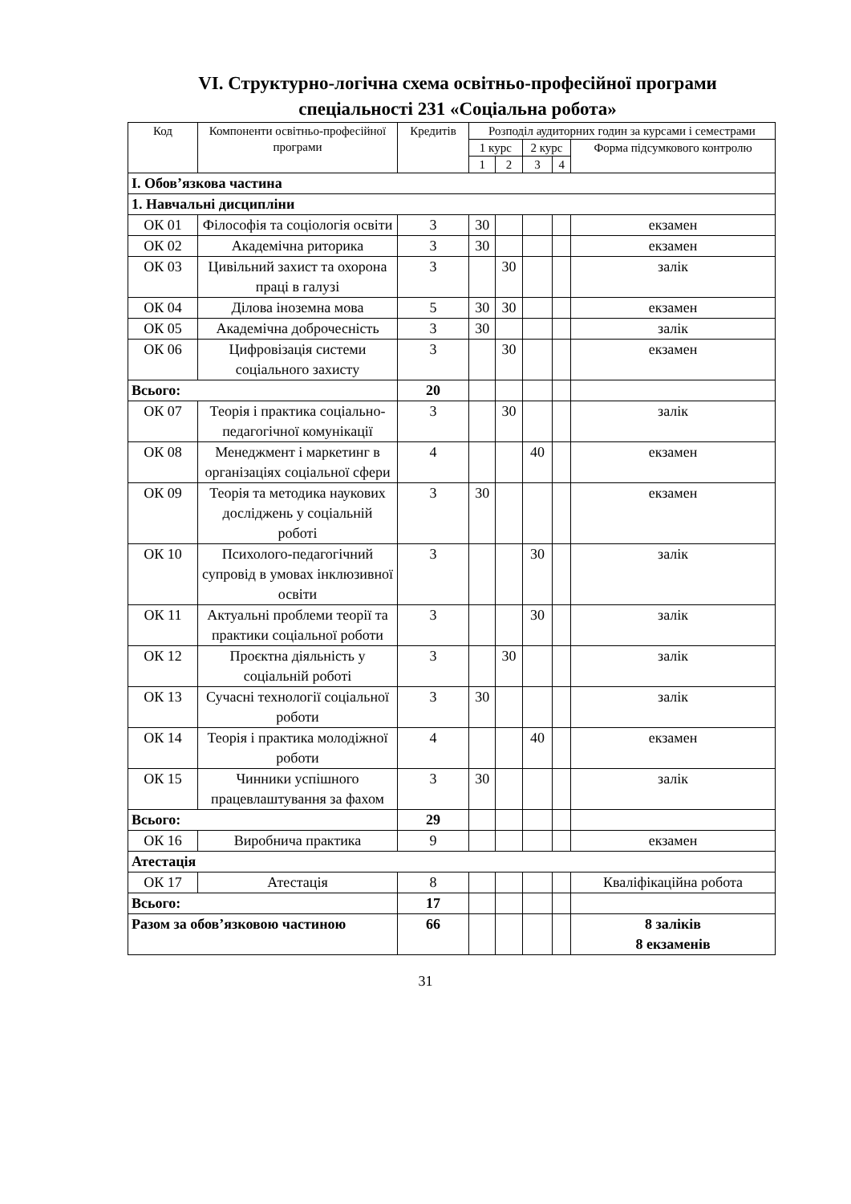VI. Структурно-логічна схема освітньо-професійної програми
спеціальності 231 «Соціальна робота»
| Код | Компоненти освітньо-професійної програми | Кредитів | Розподіл аудиторних годин за курсами і семестрами | | | | |
| --- | --- | --- | --- | --- | --- | --- | --- |
| | | | 1 курс | | 2 курс | | Форма підсумкового контролю |
| | | | 1 | 2 | 3 | 4 | |
| І. Обов’язкова частина | | | | | | | |
| 1. Навчальні дисципліни | | | | | | | |
| ОК 01 | Філософія та соціологія освіти | 3 | 30 | | | | екзамен |
| ОК 02 | Академічна риторика | 3 | 30 | | | | екзамен |
| ОК 03 | Цивільний захист та охорона праці в галузі | 3 | | 30 | | | залік |
| ОК 04 | Ділова іноземна мова | 5 | 30 | 30 | | | екзамен |
| ОК 05 | Академічна доброчесність | 3 | 30 | | | | залік |
| ОК 06 | Цифровізація системи соціального захисту | 3 | | 30 | | | екзамен |
| Всього: | | 20 | | | | | |
| ОК 07 | Теорія і практика соціально-педагогічної комунікації | 3 | | 30 | | | залік |
| ОК 08 | Менеджмент і маркетинг в організаціях соціальної сфери | 4 | | | 40 | | екзамен |
| ОК 09 | Теорія та методика наукових досліджень у соціальній роботі | 3 | 30 | | | | екзамен |
| ОК 10 | Психолого-педагогічний супровід в умовах інклюзивної освіти | 3 | | | 30 | | залік |
| ОК 11 | Актуальні проблеми теорії та практики соціальної роботи | 3 | | | 30 | | залік |
| ОК 12 | Проєктна діяльність у соціальній роботі | 3 | | 30 | | | залік |
| ОК 13 | Сучасні технології соціальної роботи | 3 | 30 | | | | залік |
| ОК 14 | Теорія і практика молодіжної роботи | 4 | | | 40 | | екзамен |
| ОК 15 | Чинники успішного працевлаштування за фахом | 3 | 30 | | | | залік |
| Всього: | | 29 | | | | | |
| ОК 16 | Виробнича практика | 9 | | | | | екзамен |
| Атестація | | | | | | | |
| ОК 17 | Атестація | 8 | | | | | Кваліфікаційна робота |
| Всього: | | 17 | | | | | |
| Разом за обов’язковою частиною | | 66 | | | | | 8 заліків 8 екзаменів |
31